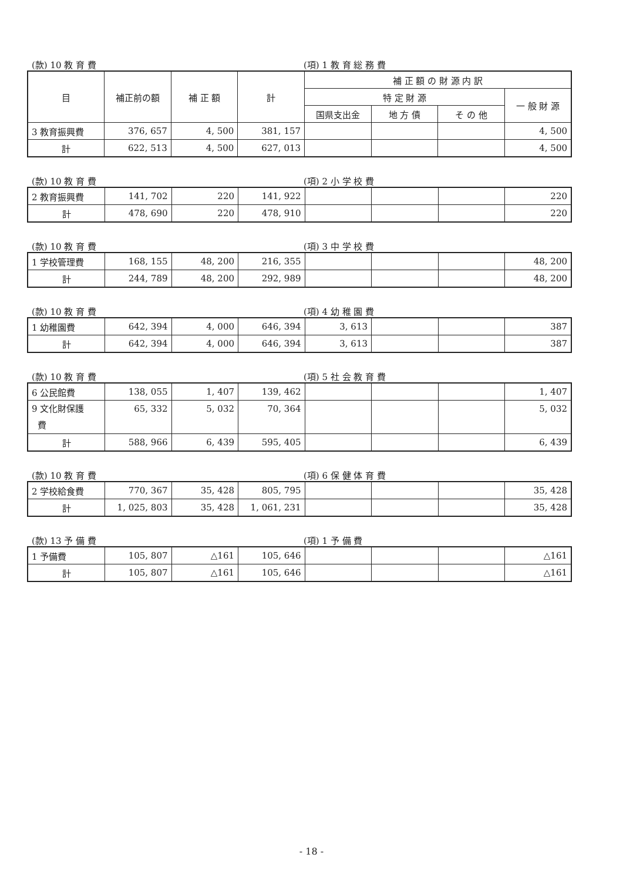(款) 10 教 育 費 (項) 1 教 育 総 務 費
| 目 | 補正前の額 | 補 正 額 | 計 | 補 正 額 の 財 源 内 訳 | | | |
| | | | | 特 定 財 源 | | | 一 般 財 源 |
| | | | | 国県支出金 | 地 方 債 | そ の 他 | |
| 3 教育振興費 | 376, 657 | 4, 500 | 381, 157 | | | | 4, 500 |
| 計 | 622, 513 | 4, 500 | 627, 013 | | | | 4, 500 |
(款) 10 教 育 費 (項) 2 小 学 校 費
| 2 教育振興費 | 141, 702 | 220 | 141, 922 | | | | 220 |
| 計 | 478, 690 | 220 | 478, 910 | | | | 220 |
(款) 10 教 育 費 (項) 3 中 学 校 費
| 1 学校管理費 | 168, 155 | 48, 200 | 216, 355 | | | | 48, 200 |
| 計 | 244, 789 | 48, 200 | 292, 989 | | | | 48, 200 |
(款) 10 教 育 費 (項) 4 幼 稚 園 費
| 1 幼稚園費 | 642, 394 | 4, 000 | 646, 394 | 3, 613 | | | 387 |
| 計 | 642, 394 | 4, 000 | 646, 394 | 3, 613 | | | 387 |
(款) 10 教 育 費 (項) 5 社 会 教 育 費
| 6 公民館費 | 138, 055 | 1, 407 | 139, 462 | | | | 1, 407 |
| 9 文化財保護 費 | 65, 332 | 5, 032 | 70, 364 | | | | 5, 032 |
| 計 | 588, 966 | 6, 439 | 595, 405 | | | | 6, 439 |
(款) 10 教 育 費 (項) 6 保 健 体 育 費
| 2 学校給食費 | 770, 367 | 35, 428 | 805, 795 | | | | 35, 428 |
| 計 | 1, 025, 803 | 35, 428 | 1, 061, 231 | | | | 35, 428 |
(款) 13 予 備 費 (項) 1 予 備 費
| 1 予備費 | 105, 807 | △161 | 105, 646 | | | | △161 |
| 計 | 105, 807 | △161 | 105, 646 | | | | △161 |
- 18 -